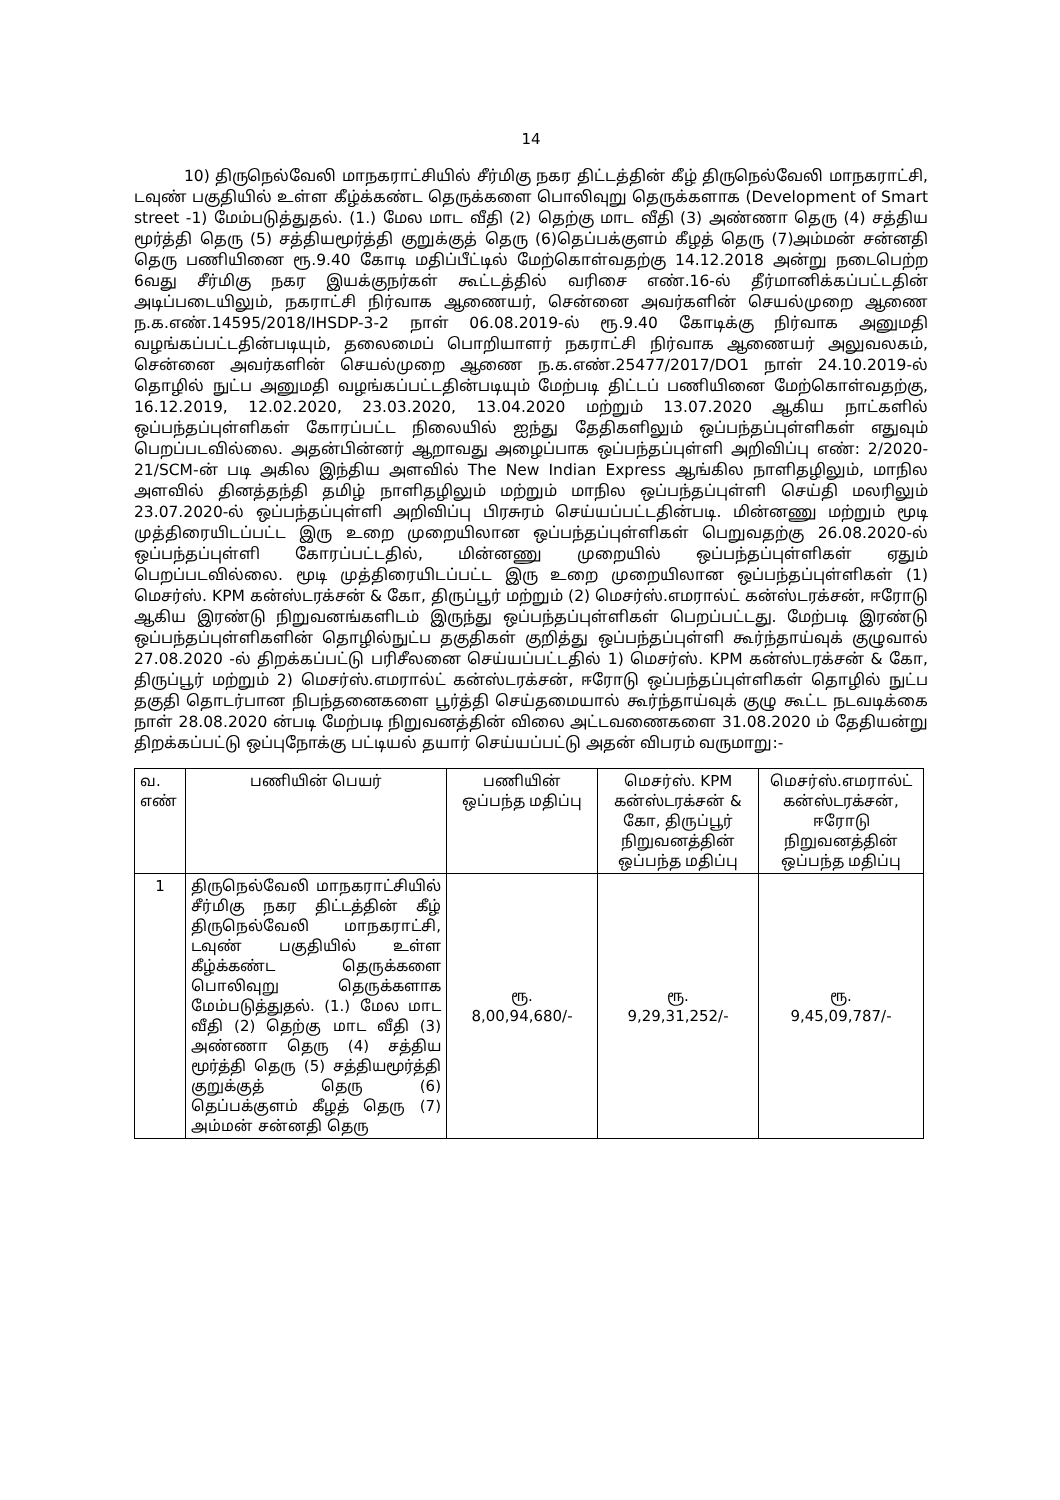14
10) திருநெல்வேலி மாநகராட்சியில் சீர்மிகு நகர திட்டத்தின் கீழ் திருநெல்வேலி மாநகராட்சி, டவுண் பகுதியில் உள்ள கீழ்க்கண்ட தெருக்களை பொலிவுறு தெருக்களாக (Development of Smart street -1) மேம்படுத்துதல். (1.) மேல மாட வீதி (2) தெற்கு மாட வீதி (3) அண்ணா தெரு (4) சத்திய மூர்த்தி தெரு (5) சத்தியமூர்த்தி குறுக்குத் தெரு (6)தெப்பக்குளம் கீழத் தெரு (7)அம்மன் சன்னதி தெரு பணியினை ரூ.9.40 கோடி மதிப்பீட்டில் மேற்கொள்வதற்கு 14.12.2018 அன்று நடைபெற்ற 6வது சீர்மிகு நகர இயக்குநர்கள் கூட்டத்தில் வரிசை எண்.16-ல் தீர்மானிக்கப்பட்டதின் அடிப்படையிலும், நகராட்சி நிர்வாக ஆணையர், சென்னை அவர்களின் செயல்முறை ஆணை ந.க.எண்.14595/2018/IHSDP-3-2 நாள் 06.08.2019-ல் ரூ.9.40 கோடிக்கு நிர்வாக அனுமதி வழங்கப்பட்டதின்படியும், தலைமைப் பொறியாளர் நகராட்சி நிர்வாக ஆணையர் அலுவலகம், சென்னை அவர்களின் செயல்முறை ஆணை ந.க.எண்.25477/2017/DO1 நாள் 24.10.2019-ல் தொழில் நுட்ப அனுமதி வழங்கப்பட்டதின்படியும் மேற்படி திட்டப் பணியினை மேற்கொள்வதற்கு, 16.12.2019, 12.02.2020, 23.03.2020, 13.04.2020 மற்றும் 13.07.2020 ஆகிய நாட்களில் ஒப்பந்தப்புள்ளிகள் கோரப்பட்ட நிலையில் ஐந்து தேதிகளிலும் ஒப்பந்தப்புள்ளிகள் எதுவும் பெறப்படவில்லை. அதன்பின்னர் ஆறாவது அழைப்பாக ஒப்பந்தப்புள்ளி அறிவிப்பு எண்: 2/2020-21/SCM-ன் படி அகில இந்திய அளவில் The New Indian Express ஆங்கில நாளிதழிலும், மாநில அளவில் தினத்தந்தி தமிழ் நாளிதழிலும் மற்றும் மாநில ஒப்பந்தப்புள்ளி செய்தி மலரிலும் 23.07.2020-ல் ஒப்பந்தப்புள்ளி அறிவிப்பு பிரசுரம் செய்யப்பட்டதின்படி. மின்னணு மற்றும் மூடி முத்திரையிடப்பட்ட இரு உறை முறையிலான ஒப்பந்தப்புள்ளிகள் பெறுவதற்கு 26.08.2020-ல் ஒப்பந்தப்புள்ளி கோரப்பட்டதில், மின்னணு முறையில் ஒப்பந்தப்புள்ளிகள் ஏதும் பெறப்படவில்லை. மூடி முத்திரையிடப்பட்ட இரு உறை முறையிலான ஒப்பந்தப்புள்ளிகள் (1) மெசர்ஸ். KPM கன்ஸ்டரக்சன் & கோ, திருப்பூர் மற்றும் (2) மெசர்ஸ்.எமரால்ட் கன்ஸ்டரக்சன், ஈரோடு ஆகிய இரண்டு நிறுவனங்களிடம் இருந்து ஒப்பந்தப்புள்ளிகள் பெறப்பட்டது. மேற்படி இரண்டு ஒப்பந்தப்புள்ளிகளின் தொழில்நுட்ப தகுதிகள் குறித்து ஒப்பந்தப்புள்ளி கூர்ந்தாய்வுக் குழுவால் 27.08.2020 -ல் திறக்கப்பட்டு பரிசீலனை செய்யப்பட்டதில் 1) மெசர்ஸ். KPM கன்ஸ்டரக்சன் & கோ, திருப்பூர் மற்றும் 2) மெசர்ஸ்.எமரால்ட் கன்ஸ்டரக்சன், ஈரோடு ஒப்பந்தப்புள்ளிகள் தொழில் நுட்ப தகுதி தொடர்பான நிபந்தனைகளை பூர்த்தி செய்தமையால் கூர்ந்தாய்வுக் குழு கூட்ட நடவடிக்கை நாள் 28.08.2020 ன்படி மேற்படி நிறுவனத்தின் விலை அட்டவணைகளை 31.08.2020 ம் தேதியன்று திறக்கப்பட்டு ஒப்புநோக்கு பட்டியல் தயார் செய்யப்பட்டு அதன் விபரம் வருமாறு:-
| வ. எண் | பணியின் பெயர் | பணியின் ஒப்பந்த மதிப்பு | மெசர்ஸ். KPM கன்ஸ்டரக்சன் & கோ, திருப்பூர் நிறுவனத்தின் ஒப்பந்த மதிப்பு | மெசர்ஸ்.எமரால்ட் கன்ஸ்டரக்சன், ஈரோடு நிறுவனத்தின் ஒப்பந்த மதிப்பு |
| --- | --- | --- | --- | --- |
| 1 | திருநெல்வேலி மாநகராட்சியில் சீர்மிகு நகர திட்டத்தின் கீழ் திருநெல்வேலி மாநகராட்சி, டவுண் பகுதியில் உள்ள கீழ்க்கண்ட தெருக்களை பொலிவுறு தெருக்களாக மேம்படுத்துதல். (1.) மேல மாட வீதி (2) தெற்கு மாட வீதி (3) அண்ணா தெரு (4) சத்திய மூர்த்தி தெரு (5) சத்தியமூர்த்தி குறுக்குத் தெரு (6) தெப்பக்குளம் கீழத் தெரு (7) அம்மன் சன்னதி தெரு | ரூ. 8,00,94,680/- | ரூ. 9,29,31,252/- | ரூ. 9,45,09,787/- |